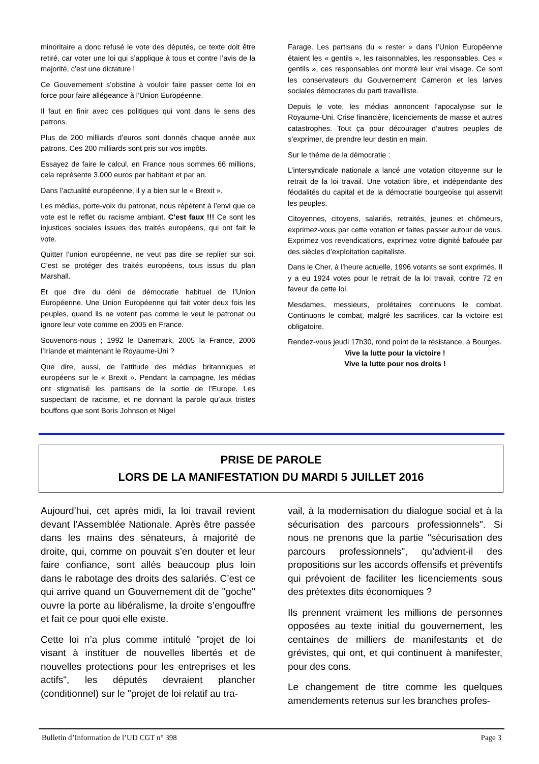minoritaire a donc refusé le vote des députés, ce texte doit être retiré, car voter une loi qui s’applique à tous et contre l’avis de la majorité, c’est une dictature !
Ce Gouvernement s’obstine à vouloir faire passer cette loi en force pour faire allégeance à l’Union Européenne.
Il faut en finir avec ces politiques qui vont dans le sens des patrons.
Plus de 200 milliards d’euros sont donnés chaque année aux patrons. Ces 200 milliards sont pris sur vos impôts.
Essayez de faire le calcul, en France nous sommes 66 millions, cela représente 3.000 euros par habitant et par an.
Dans l’actualité européenne, il y a bien sur le « Brexit ».
Les médias, porte-voix du patronat, nous répètent à l’envi que ce vote est le reflet du racisme ambiant. C’est faux !!! Ce sont les injustices sociales issues des traités européens, qui ont fait le vote.
Quitter l’union européenne, ne veut pas dire se replier sur soi. C’est se protéger des traités européens, tous issus du plan Marshall.
Et que dire du déni de démocratie habituel de l’Union Européenne. Une Union Européenne qui fait voter deux fois les peuples, quand ils ne votent pas comme le veut le patronat ou ignore leur vote comme en 2005 en France.
Souvenons-nous ; 1992 le Danemark, 2005 la France, 2006 l’Irlande et maintenant le Royaume-Uni ?
Que dire, aussi, de l’attitude des médias britanniques et européens sur le « Brexit ». Pendant la campagne, les médias ont stigmatisé les partisans de la sortie de l’Europe. Les suspectant de racisme, et ne donnant la parole qu’aux tristes bouffons que sont Boris Johnson et Nigel
Farage. Les partisans du « rester » dans l’Union Européenne étaient les « gentils », les raisonnables, les responsables. Ces « gentils », ces responsables ont montré leur vrai visage. Ce sont les conservateurs du Gouvernement Cameron et les larves sociales démocrates du parti travailliste.
Depuis le vote, les médias annoncent l’apocalypse sur le Royaume-Uni. Crise financière, licenciements de masse et autres catastrophes. Tout ça pour décourager d’autres peuples de s’exprimer, de prendre leur destin en main.
Sur le thème de la démocratie :
L’intersyndicale nationale a lancé une votation citoyenne sur le retrait de la loi travail. Une votation libre, et indépendante des féodalités du capital et de la démocratie bourgeoise qui asservit les peuples.
Citoyennes, citoyens, salariés, retraités, jeunes et chômeurs, exprimez-vous par cette votation et faites passer autour de vous. Exprimez vos revendications, exprimez votre dignité bafouée par des siècles d’exploitation capitaliste.
Dans le Cher, à l’heure actuelle, 1996 votants se sont exprimés. Il y a eu 1924 votes pour le retrait de la loi travail, contre 72 en faveur de cette loi.
Mesdames, messieurs, prolétaires continuons le combat. Continuons le combat, malgré les sacrifices, car la victoire est obligatoire.
Rendez-vous jeudi 17h30, rond point de la résistance, à Bourges.
Vive la lutte pour la victoire !
Vive la lutte pour nos droits !
PRISE DE PAROLE
LORS DE LA MANIFESTATION DU MARDI 5 JUILLET 2016
Aujourd’hui, cet après midi, la loi travail revient devant l’Assemblée Nationale. Après être passée dans les mains des sénateurs, à majorité de droite, qui, comme on pouvait s’en douter et leur faire confiance, sont allés beaucoup plus loin dans le rabotage des droits des salariés. C’est ce qui arrive quand un Gouvernement dit de "goche" ouvre la porte au libéralisme, la droite s’engouffre et fait ce pour quoi elle existe.
Cette loi n’a plus comme intitulé "projet de loi visant à instituer de nouvelles libertés et de nouvelles protections pour les entreprises et les actifs", les députés devraient plancher (conditionnel) sur le "projet de loi relatif au tra-
vail, à la modernisation du dialogue social et à la sécurisation des parcours professionnels". Si nous ne prenons que la partie "sécurisation des parcours professionnels", qu’advient-il des propositions sur les accords offensifs et préventifs qui prévoient de faciliter les licenciements sous des prétextes dits économiques ?
Ils prennent vraiment les millions de personnes opposées au texte initial du gouvernement, les centaines de milliers de manifestants et de grévistes, qui ont, et qui continuent à manifester, pour des cons.
Le changement de titre comme les quelques amendements retenus sur les branches profes-
Bulletin d’Information de l’UD CGT n° 398 Page 3